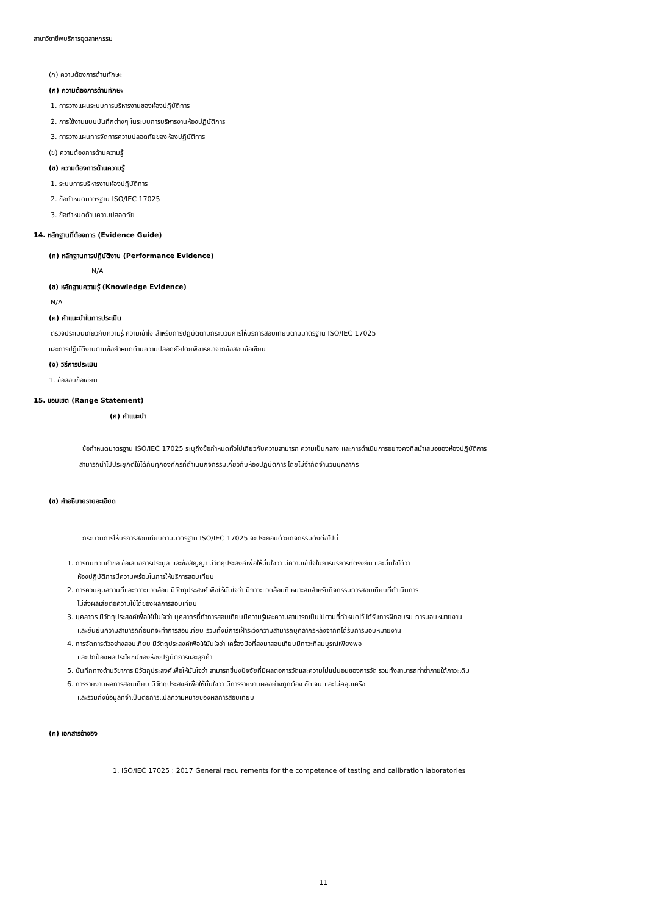สาขาวิชาชีพบริการอุตสาหกรรม
(ก) ความต้องการด้านทักษะ
(ก) ความต้องการด้านทักษะ
1. การวางแผนระบบการบริหารงานของห้องปฏิบัติการ
2. การใช้งานแบบบันทึกต่างๆ ในระบบการบริหารงานห้องปฏิบัติการ
3. การวางแผนการจัดการความปลอดภัยของห้องปฏิบัติการ
(ข) ความต้องการด้านความรู้
(ข) ความต้องการด้านความรู้
1. ระบบการบริหารงานห้องปฏิบัติการ
2. ข้อกำหนดมาตรฐาน ISO/IEC 17025
3. ข้อกำหนดด้านความปลอดภัย
14. หลักฐานที่ต้องการ (Evidence Guide)
(ก) หลักฐานการปฏิบัติงาน (Performance Evidence)
N/A
(ข) หลักฐานความรู้ (Knowledge Evidence)
N/A
(ค) คำแนะนำในการประเมิน
ตรวจประเมินเกี่ยวกับความรู้ ความเข้าใจ สำหรับการปฏิบัติตามกระบวนการให้บริการสอบเทียบตามมาตรฐาน ISO/IEC 17025
และการปฏิบัติงานตามข้อกำหนดด้านความปลอดภัยโดยพิจารณาจากข้อสอบข้อเขียน
(ง) วิธีการประเมิน
1. ข้อสอบข้อเขียน
15. ขอบเขต (Range Statement)
(ก) คำแนะนำ
ข้อกำหนดมาตรฐาน ISO/IEC 17025 ระบุถึงข้อกำหนดทั่วไปเกี่ยวกับความสามารถ ความเป็นกลาง และการดำเนินการอย่างคงที่สม่ำเสมอของห้องปฏิบัติการ
สามารถนำไปประยุกต์ใช้ได้กับทุกองค์กรที่ดำเนินกิจกรรมเกี่ยวกับห้องปฏิบัติการ โดยไม่จำกัดจำนวนบุคลากร
(ข) คำอธิบายรายละเอียด
กระบวนการให้บริการสอบเทียบตามมาตรฐาน ISO/IEC 17025 จะประกอบด้วยกิจกรรมดังต่อไปนี้
1. การทบทวนคำขอ ข้อเสนอการประมูล และข้อสัญญา มีวัตถุประสงค์เพื่อให้มั่นใจว่า มีความเข้าใจในการบริการที่ตรงกัน และมั่นใจได้ว่า
ห้องปฏิบัติการมีความพร้อมในการให้บริการสอบเทียบ
2. การควบคุมสถานที่และภาวะแวดล้อม มีวัตถุประสงค์เพื่อให้มั่นใจว่า มีภาวะแวดล้อมที่เหมาะสมสำหรับกิจกรรมการสอบเทียบที่ดำเนินการ
ไม่ส่งผลเสียต่อความใช้ได้ของผลการสอบเทียบ
3. บุคลากร มีวัตถุประสงค์เพื่อให้มั่นใจว่า บุคลากรที่ทำการสอบเทียบมีความรู้และความสามารถเป็นไปตามที่กำหนดไว้ ได้รับการฝึกอบรม การมอบหมายงาน
และยืนยันความสามารถก่อนที่จะทำการสอบเทียบ รวมทั้งมีการเฝ้าระวังความสามารถบุคลากรหลังจากที่ได้รับการมอบหมายงาน
4. การจัดการตัวอย่างสอบเทียบ มีวัตถุประสงค์เพื่อให้มั่นใจว่า เครื่องมือที่ส่งมาสอบเทียบมีภาวะที่สมบูรณ์เพียงพอ
และปกป้องผลประโยชน์ของห้องปฏิบัติการและลูกค้า
5. บันทึกทางด้านวิชาการ มีวัตถุประสงค์เพื่อให้มั่นใจว่า สามารถชี้บ่งปัจจัยที่มีผลต่อการวัดและความไม่แน่นอนของการวัด รวมทั้งสามารถทำซ้ำภายใต้ภาวะเดิม
6. การรายงานผลการสอบเทียบ มีวัตถุประสงค์เพื่อให้มั่นใจว่า มีการรายงานผลอย่างถูกต้อง ชัดเจน และไม่คลุมเครือ
และรวมถึงข้อมูลที่จำเป็นต่อการแปลความหมายของผลการสอบเทียบ
(ค) เอกสารอ้างอิง
1. ISO/IEC 17025 : 2017 General requirements for the competence of testing and calibration laboratories
11